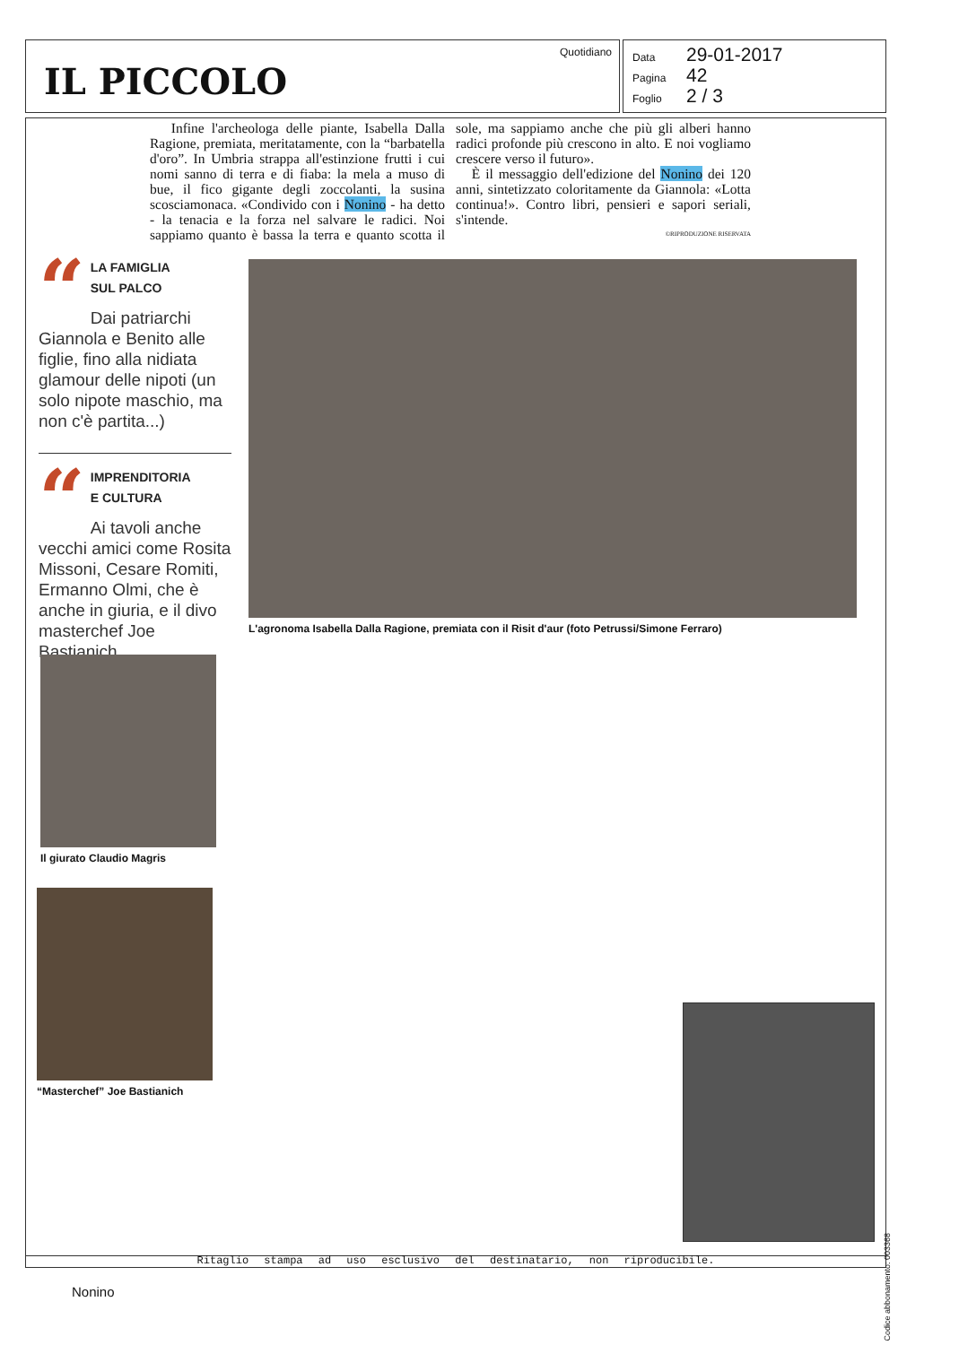IL PICCOLO
Quotidiano
Data 29-01-2017
Pagina 42
Foglio 2 / 3
Infine l'archeologa delle piante, Isabella Dalla Ragione, premiata, meritatamente, con la “barbatella d'oro”. In Umbria strappa all'estinzione frutti i cui nomi sanno di terra e di fiaba: la mela a muso di bue, il fico gigante degli zoccolanti, la susina scosciamonaca. «Condivido con i Nonino - ha detto - la tenacia e la forza nel salvare le radici. Noi sappiamo quanto è bassa la terra e quanto scotta il sole, ma sappiamo anche che più gli alberi hanno radici profonde più crescono in alto. E noi vogliamo crescere verso il futuro».
È il messaggio dell'edizione del Nonino dei 120 anni, sintetizzato coloritamente da Giannola: «Lotta continua!». Contro libri, pensieri e sapori seriali, s'intende.
©RIPRODUZIONE RISERVATA
“
LA FAMIGLIA
SUL PALCO
Dai patriarchi Giannola e Benito alle figlie, fino alla nidiata glamour delle nipoti (un solo nipote maschio, ma non c'è partita...)
“
IMPRENDITORIA
E CULTURA
Ai tavoli anche vecchi amici come Rosita Missoni, Cesare Romiti, Ermanno Olmi, che è anche in giuria, e il divo masterchef Joe Bastianich
L'agronoma Isabella Dalla Ragione, premiata con il Risit d'aur (foto Petrussi/Simone Ferraro)
Il giurato Claudio Magris
“Masterchef” Joe Bastianich
Ritaglio stampa ad uso esclusivo del destinatario, non riproducibile.
Nonino
Codice abbonamento: 003368